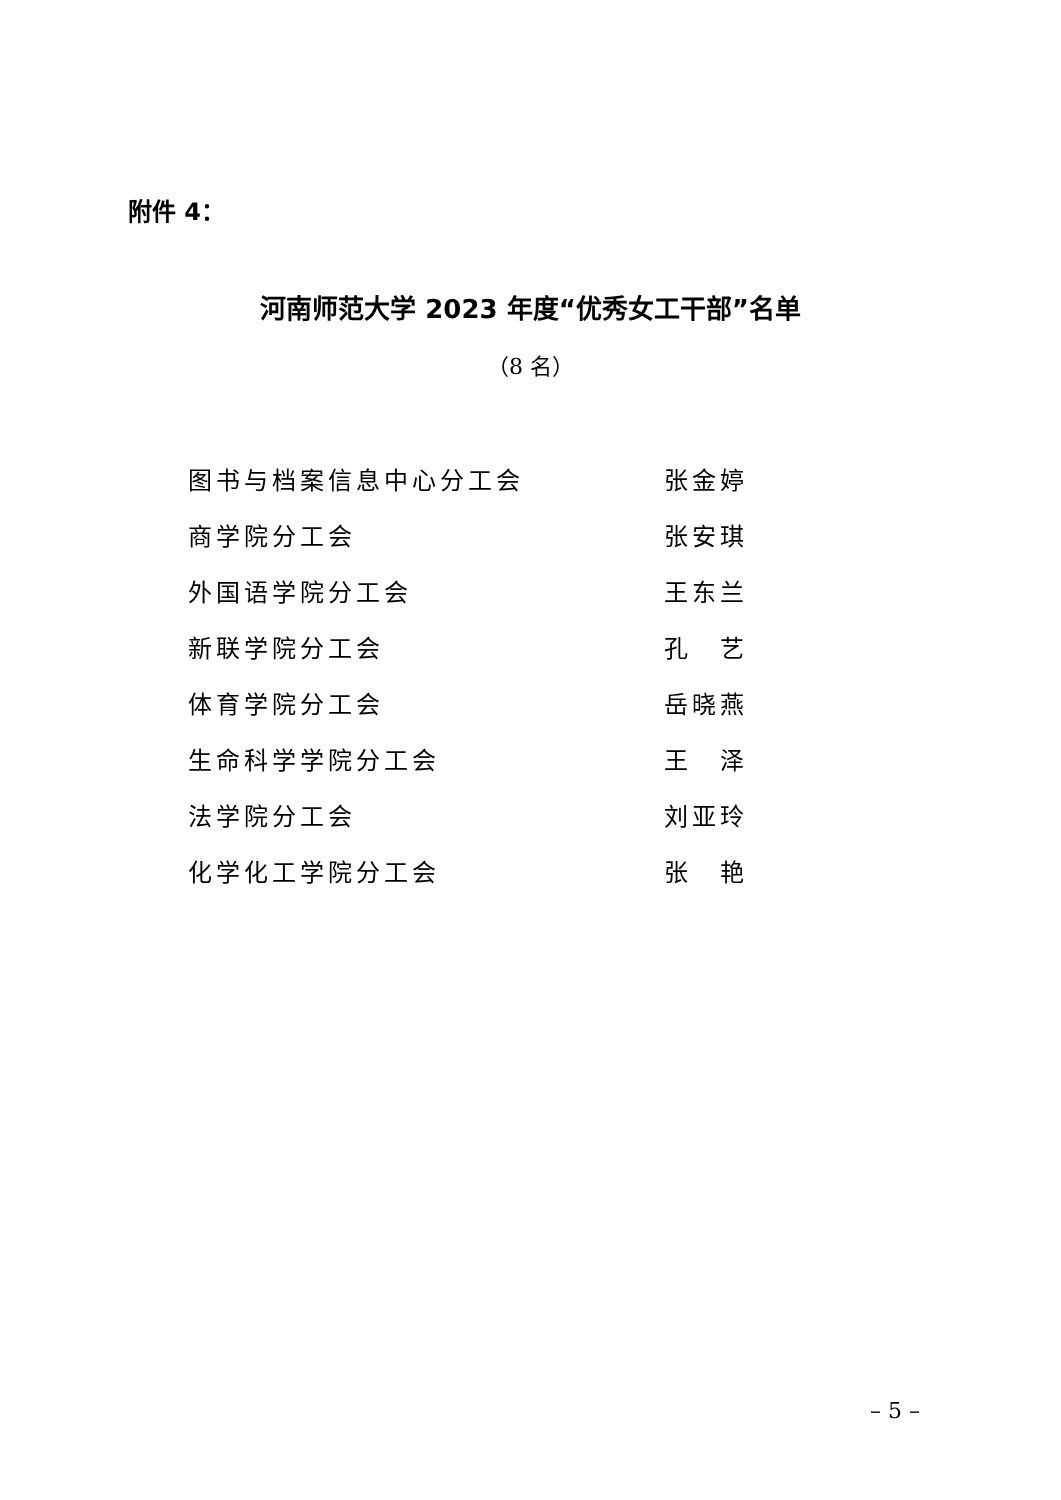附件 4：
河南师范大学 2023 年度“优秀女工干部”名单
（8 名）
| 图书与档案信息中心分工会 | 张金婷 |
| 商学院分工会 | 张安琪 |
| 外国语学院分工会 | 王东兰 |
| 新联学院分工会 | 孔 艺 |
| 体育学院分工会 | 岳晓燕 |
| 生命科学学院分工会 | 王 泽 |
| 法学院分工会 | 刘亚玲 |
| 化学化工学院分工会 | 张 艳 |
– 5 –